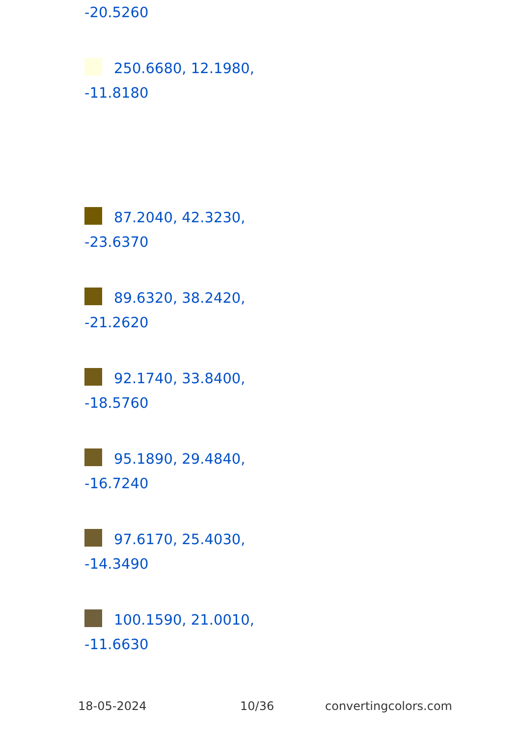-20.5260
250.6680, 12.1980,
-11.8180
87.2040, 42.3230,
-23.6370
89.6320, 38.2420,
-21.2620
92.1740, 33.8400,
-18.5760
95.1890, 29.4840,
-16.7240
97.6170, 25.4030,
-14.3490
100.1590, 21.0010,
-11.6630
18-05-2024 10/36 convertingcolors.com